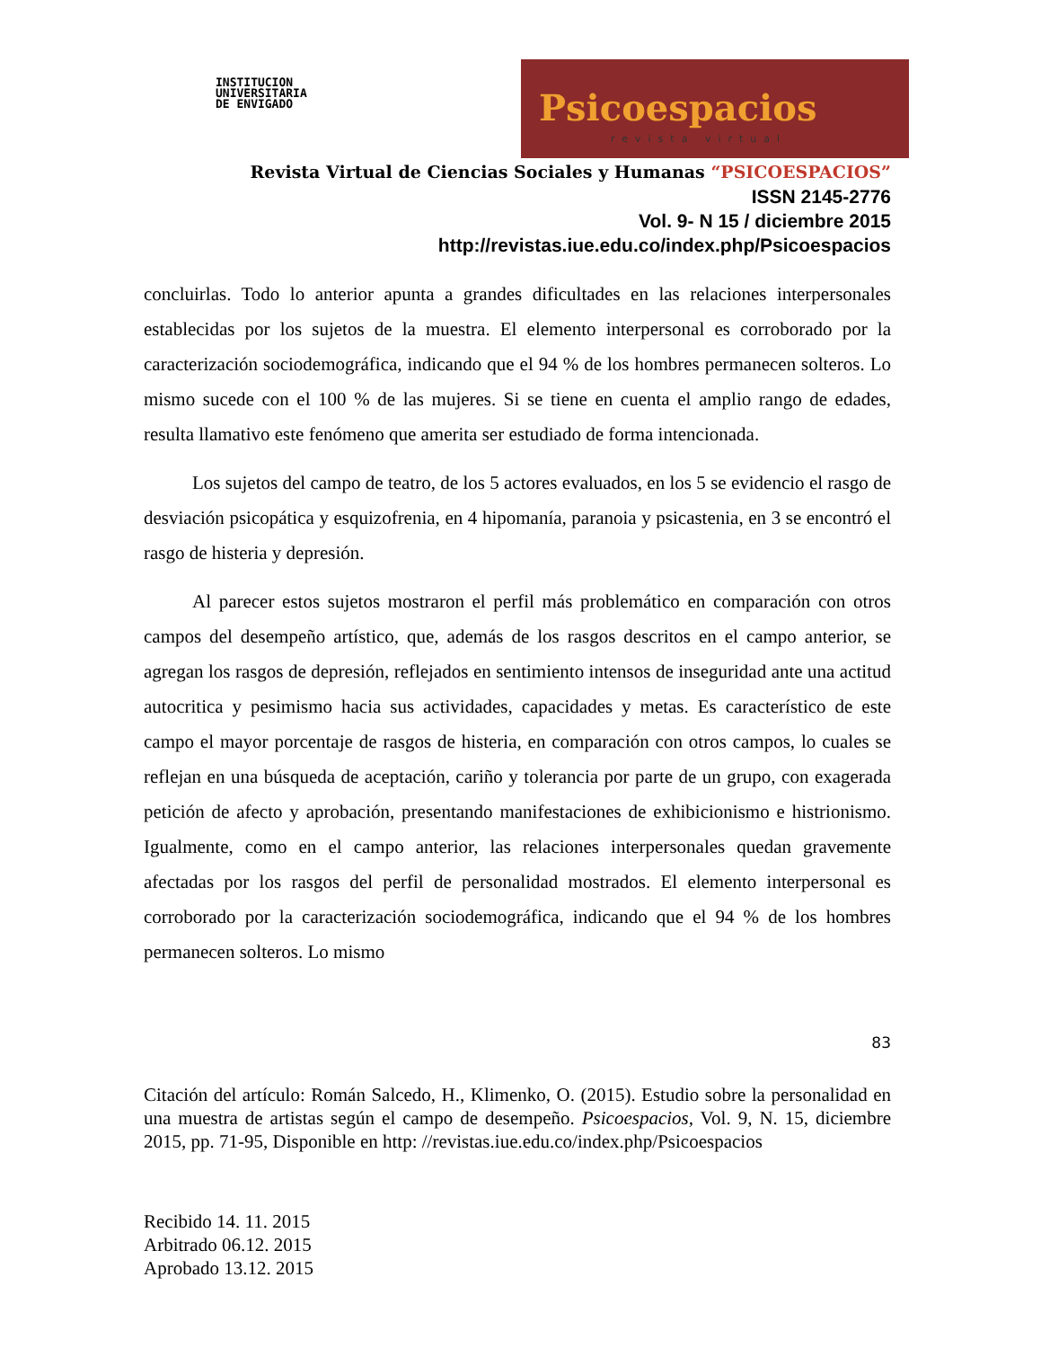INSTITUCION
UNIVERSITARIA
DE ENVIGADO
Psicoespacios
revista virtual
Revista Virtual de Ciencias Sociales y Humanas “PSICOESPACIOS”
ISSN 2145-2776
Vol. 9- N 15 / diciembre 2015
http://revistas.iue.edu.co/index.php/Psicoespacios
concluirlas. Todo lo anterior apunta a grandes dificultades en las relaciones interpersonales establecidas por los sujetos de la muestra. El elemento interpersonal es corroborado por la caracterización sociodemográfica, indicando que el 94 % de los hombres permanecen solteros. Lo mismo sucede con el 100 % de las mujeres. Si se tiene en cuenta el amplio rango de edades, resulta llamativo este fenómeno que amerita ser estudiado de forma intencionada.
Los sujetos del campo de teatro, de los 5 actores evaluados, en los 5 se evidencio el rasgo de desviación psicopática y esquizofrenia, en 4 hipomanía, paranoia y psicastenia, en 3 se encontró el rasgo de histeria y depresión.
Al parecer estos sujetos mostraron el perfil más problemático en comparación con otros campos del desempeño artístico, que, además de los rasgos descritos en el campo anterior, se agregan los rasgos de depresión, reflejados en sentimiento intensos de inseguridad ante una actitud autocritica y pesimismo hacia sus actividades, capacidades y metas. Es característico de este campo el mayor porcentaje de rasgos de histeria, en comparación con otros campos, lo cuales se reflejan en una búsqueda de aceptación, cariño y tolerancia por parte de un grupo, con exagerada petición de afecto y aprobación, presentando manifestaciones de exhibicionismo e histrionismo. Igualmente, como en el campo anterior, las relaciones interpersonales quedan gravemente afectadas por los rasgos del perfil de personalidad mostrados. El elemento interpersonal es corroborado por la caracterización sociodemográfica, indicando que el 94 % de los hombres permanecen solteros. Lo mismo
83
Citación del artículo: Román Salcedo, H., Klimenko, O. (2015). Estudio sobre la personalidad en una muestra de artistas según el campo de desempeño. Psicoespacios, Vol. 9, N. 15, diciembre 2015, pp. 71-95, Disponible en http: //revistas.iue.edu.co/index.php/Psicoespacios
Recibido 14. 11. 2015
Arbitrado 06.12. 2015
Aprobado 13.12. 2015